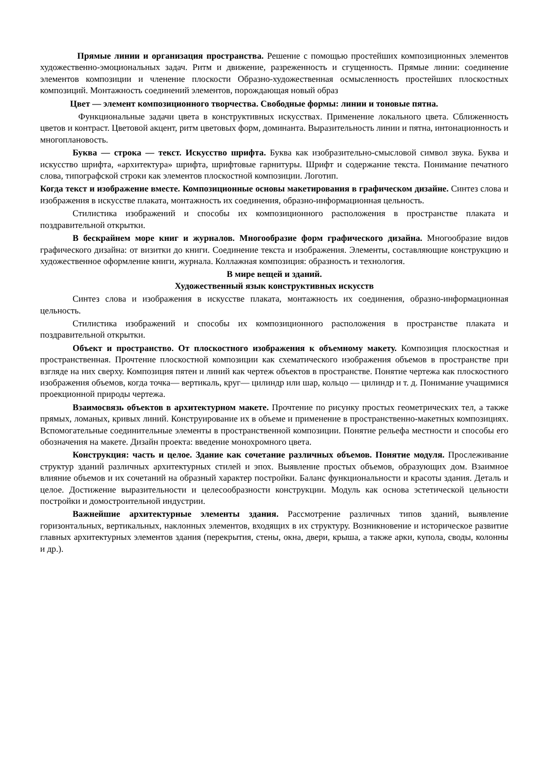Прямые линии и организация пространства. Решение с помощью простейших композиционных элементов художественно-эмоциональных задач. Ритм и движение, разреженность и сгущенность. Прямые линии: соединение элементов композиции и членение плоскости Образно-художественная осмысленность простейших плоскостных композиций. Монтажность соединений элементов, порождающая новый образ
Цвет — элемент композиционного творчества. Свободные формы: линии и тоновые пятна.
Функциональные задачи цвета в конструктивных искусствах. Применение локального цвета. Сближенность цветов и контраст. Цветовой акцент, ритм цветовых форм, доминанта. Выразительность линии и пятна, интонационность и многоплановость.
Буква — строка — текст. Искусство шрифта. Буква как изобразительно-смысловой символ звука. Буква и искусство шрифта, «архитектура» шрифта, шрифтовые гарнитуры. Шрифт и содержание текста. Понимание печатного слова, типографской строки как элементов плоскостной композиции. Логотип.
Когда текст и изображение вместе. Композиционные основы макетирования в графическом дизайне. Синтез слова и изображения в искусстве плаката, монтажность их соединения, образно-информационная цельность.
Стилистика изображений и способы их композиционного расположения в пространстве плаката и поздравительной открытки.
В бескрайнем море книг и журналов. Многообразие форм графического дизайна. Многообразие видов графического дизайна: от визитки до книги. Соединение текста и изображения. Элементы, составляющие конструкцию и художественное оформление книги, журнала. Коллажная композиция: образность и технология.
В мире вещей и зданий.
Художественный язык конструктивных искусств
Синтез слова и изображения в искусстве плаката, монтажность их соединения, образно-информационная цельность.
Стилистика изображений и способы их композиционного расположения в пространстве плаката и поздравительной открытки.
Объект и пространство. От плоскостного изображения к объемному макету. Композиция плоскостная и пространственная. Прочтение плоскостной композиции как схематического изображения объемов в пространстве при взгляде на них сверху. Композиция пятен и линий как чертеж объектов в пространстве. Понятие чертежа как плоскостного изображения объемов, когда точка— вертикаль, круг— цилиндр или шар, кольцо — цилиндр и т. д. Понимание учащимися проекционной природы чертежа.
Взаимосвязь объектов в архитектурном макете. Прочтение по рисунку простых геометрических тел, а также прямых, ломаных, кривых линий. Конструирование их в объеме и применение в пространственно-макетных композициях. Вспомогательные соединительные элементы в пространственной композиции. Понятие рельефа местности и способы его обозначения на макете. Дизайн проекта: введение монохромного цвета.
Конструкция: часть и целое. Здание как сочетание различных объемов. Понятие модуля. Прослеживание структур зданий различных архитектурных стилей и эпох. Выявление простых объемов, образующих дом. Взаимное влияние объемов и их сочетаний на образный характер постройки. Баланс функциональности и красоты здания. Деталь и целое. Достижение выразительности и целесообразности конструкции. Модуль как основа эстетической цельности постройки и домостроительной индустрии.
Важнейшие архитектурные элементы здания. Рассмотрение различных типов зданий, выявление горизонтальных, вертикальных, наклонных элементов, входящих в их структуру. Возникновение и историческое развитие главных архитектурных элементов здания (перекрытия, стены, окна, двери, крыша, а также арки, купола, своды, колонны и др.).